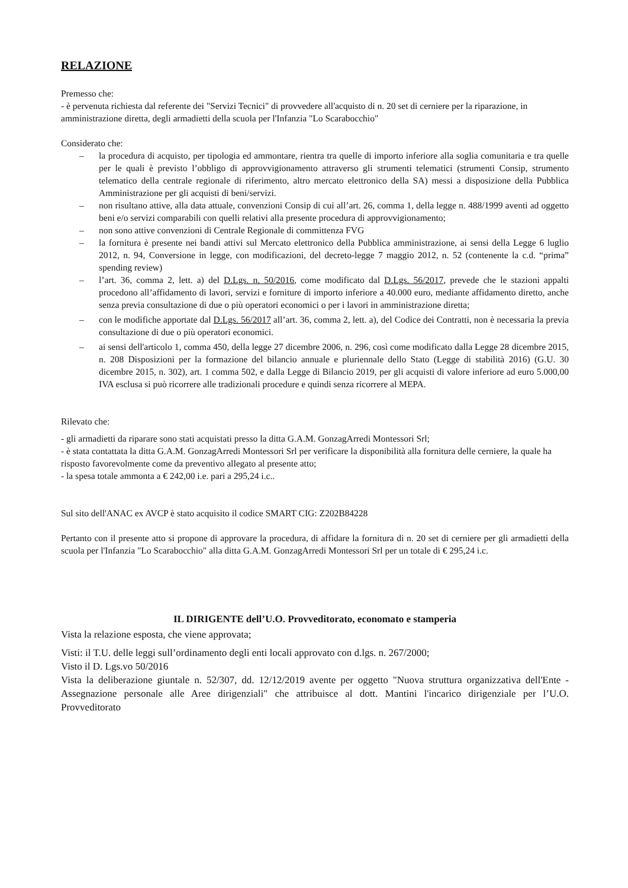RELAZIONE
Premesso che:
- è pervenuta richiesta dal referente dei "Servizi Tecnici" di provvedere all'acquisto di n. 20 set di cerniere per la riparazione, in amministrazione diretta, degli armadietti della scuola per l'Infanzia "Lo Scarabocchio"
Considerato che:
– la procedura di acquisto, per tipologia ed ammontare, rientra tra quelle di importo inferiore alla soglia comunitaria e tra quelle per le quali è previsto l’obbligo di approvvigionamento attraverso gli strumenti telematici (strumenti Consip, strumento telematico della centrale regionale di riferimento, altro mercato elettronico della SA) messi a disposizione della Pubblica Amministrazione per gli acquisti di beni/servizi.
– non risultano attive, alla data attuale, convenzioni Consip di cui all’art. 26, comma 1, della legge n. 488/1999 aventi ad oggetto beni e/o servizi comparabili con quelli relativi alla presente procedura di approvvigionamento;
– non sono attive convenzioni di Centrale Regionale di committenza FVG
– la fornitura è presente nei bandi attivi sul Mercato elettronico della Pubblica amministrazione, ai sensi della Legge 6 luglio 2012, n. 94, Conversione in legge, con modificazioni, del decreto-legge 7 maggio 2012, n. 52 (contenente la c.d. “prima” spending review)
– l’art. 36, comma 2, lett. a) del D.Lgs. n. 50/2016, come modificato dal D.Lgs. 56/2017, prevede che le stazioni appalti procedono all’affidamento di lavori, servizi e forniture di importo inferiore a 40.000 euro, mediante affidamento diretto, anche senza previa consultazione di due o più operatori economici o per i lavori in amministrazione diretta;
– con le modifiche apportate dal D.Lgs. 56/2017 all’art. 36, comma 2, lett. a), del Codice dei Contratti, non è necessaria la previa consultazione di due o più operatori economici.
– ai sensi dell'articolo 1, comma 450, della legge 27 dicembre 2006, n. 296, così come modificato dalla Legge 28 dicembre 2015, n. 208 Disposizioni per la formazione del bilancio annuale e pluriennale dello Stato (Legge di stabilità 2016) (G.U. 30 dicembre 2015, n. 302), art. 1 comma 502, e dalla Legge di Bilancio 2019, per gli acquisti di valore inferiore ad euro 5.000,00 IVA esclusa si può ricorrere alle tradizionali procedure e quindi senza ricorrere al MEPA.
Rilevato che:
- gli armadietti da riparare sono stati acquistati presso la ditta G.A.M. GonzagArredi Montessori Srl;
- è stata contattata la ditta G.A.M. GonzagArredi Montessori Srl per verificare la disponibilità alla fornitura delle cerniere, la quale ha risposto favorevolmente come da preventivo allegato al presente atto;
- la spesa totale ammonta a € 242,00 i.e. pari a 295,24 i.c..
Sul sito dell'ANAC ex AVCP è stato acquisito il codice SMART CIG: Z202B84228
Pertanto con il presente atto si propone di approvare la procedura, di affidare la fornitura di n. 20 set di cerniere per gli armadietti della scuola per l'Infanzia "Lo Scarabocchio" alla ditta G.A.M. GonzagArredi Montessori Srl per un totale di € 295,24 i.c.
IL DIRIGENTE dell’U.O. Provveditorato, economato e stamperia
Vista la relazione esposta, che viene approvata;
Visti: il T.U. delle leggi sull’ordinamento degli enti locali approvato con d.lgs. n. 267/2000;
Visto il D. Lgs.vo 50/2016
Vista la deliberazione giuntale n. 52/307, dd. 12/12/2019 avente per oggetto "Nuova struttura organizzativa dell'Ente - Assegnazione personale alle Aree dirigenziali" che attribuisce al dott. Mantini l'incarico dirigenziale per l’U.O. Provveditorato